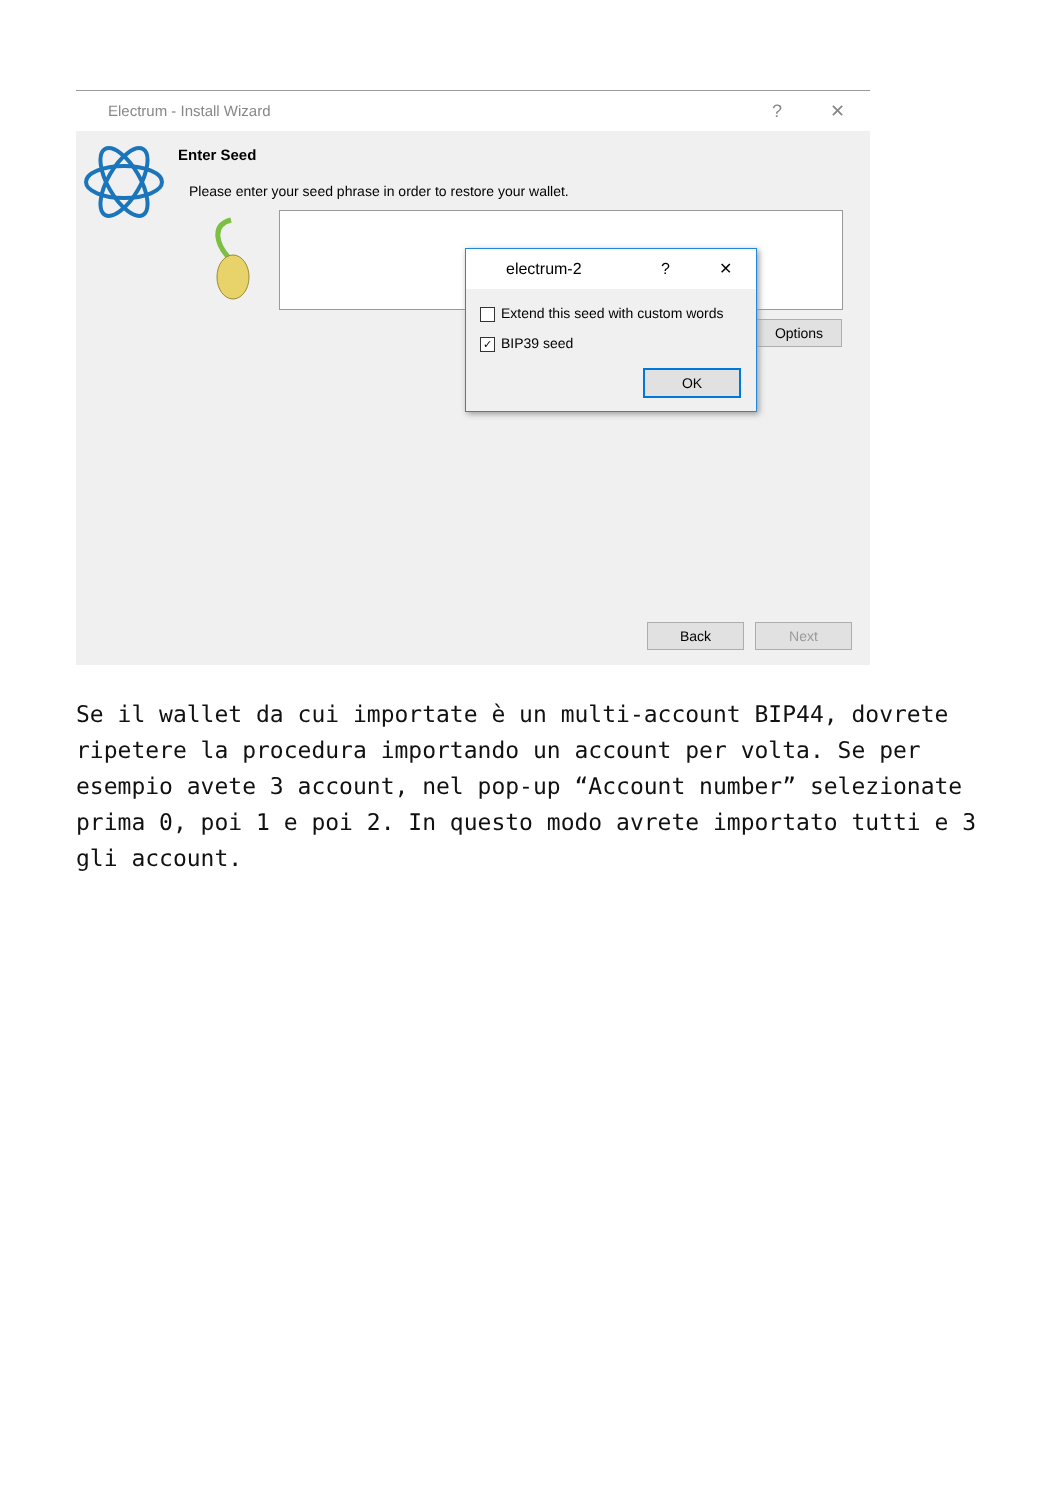Electrum - Install Wizard? ✕
Enter Seed
Please enter your seed phrase in order to restore your wallet.
Options
electrum-2? ✕
Extend this seed with custom words
✓ BIP39 seed
OK
Back Next
Se il wallet da cui importate è un multi-account BIP44, dovrete ripetere la procedura importando un account per volta. Se per esempio avete 3 account, nel pop-up “Account number” selezionate prima 0, poi 1 e poi 2. In questo modo avrete importato tutti e 3 gli account.